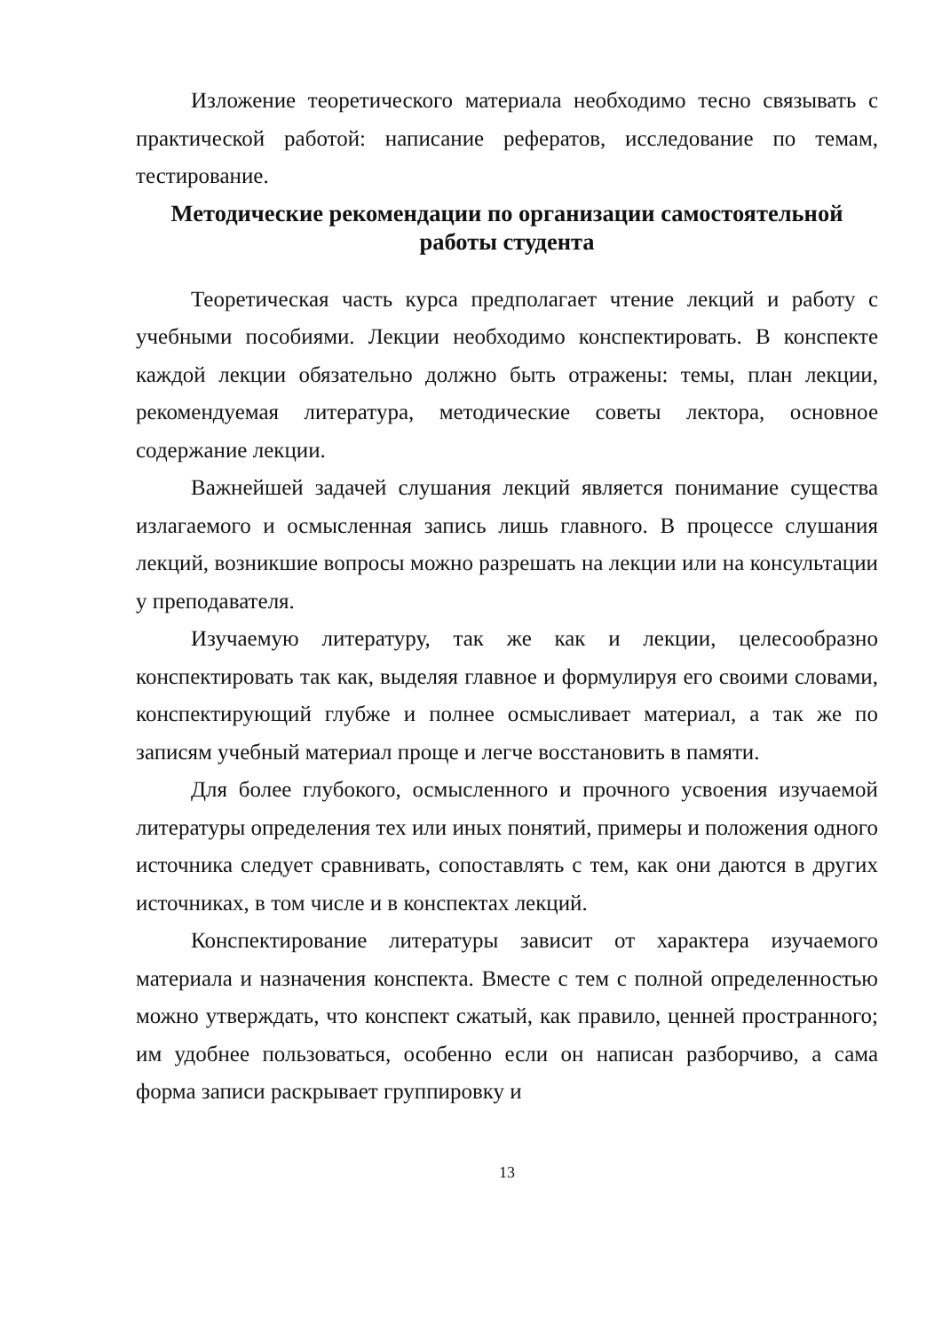Изложение теоретического материала необходимо тесно связывать с практической работой: написание рефератов, исследование по темам, тестирование.
Методические рекомендации по организации самостоятельной работы студента
Теоретическая часть курса предполагает чтение лекций и работу с учебными пособиями. Лекции необходимо конспектировать. В конспекте каждой лекции обязательно должно быть отражены: темы, план лекции, рекомендуемая литература, методические советы лектора, основное содержание лекции.
Важнейшей задачей слушания лекций является понимание существа излагаемого и осмысленная запись лишь главного. В процессе слушания лекций, возникшие вопросы можно разрешать на лекции или на консультации у преподавателя.
Изучаемую литературу, так же как и лекции, целесообразно конспектировать так как, выделяя главное и формулируя его своими словами, конспектирующий глубже и полнее осмысливает материал, а так же по записям учебный материал проще и легче восстановить в памяти.
Для более глубокого, осмысленного и прочного усвоения изучаемой литературы определения тех или иных понятий, примеры и положения одного источника следует сравнивать, сопоставлять с тем, как они даются в других источниках, в том числе и в конспектах лекций.
Конспектирование литературы зависит от характера изучаемого материала и назначения конспекта. Вместе с тем с полной определенностью можно утверждать, что конспект сжатый, как правило, ценней пространного; им удобнее пользоваться, особенно если он написан разборчиво, а сама форма записи раскрывает группировку и
13